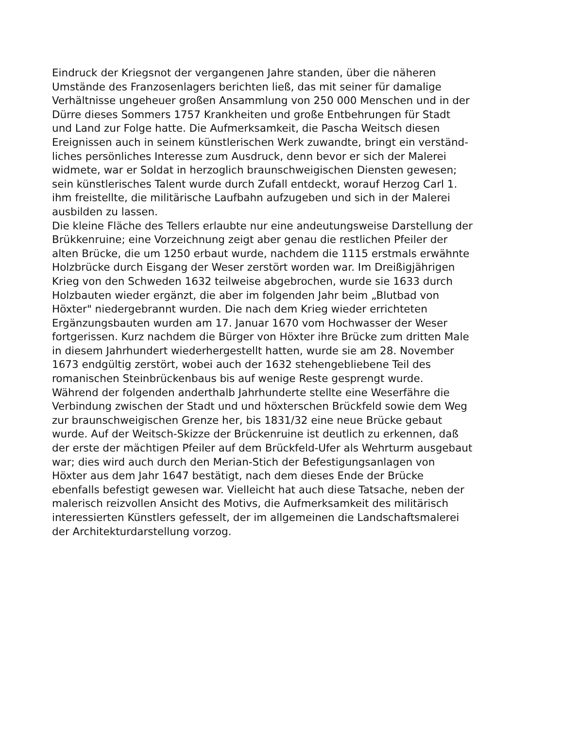Eindruck der Kriegsnot der vergangenen Jahre standen, über die näheren
Umstände des Franzosenlagers berichten ließ, das mit seiner für damalige
Verhältnisse ungeheuer großen Ansammlung von 250 000 Menschen und in der
Dürre dieses Sommers 1757 Krankheiten und große Entbehrungen für Stadt
und Land zur Folge hatte. Die Aufmerksamkeit, die Pascha Weitsch diesen
Ereignissen auch in seinem künstlerischen Werk zuwandte, bringt ein verständ-
liches persönliches Interesse zum Ausdruck, denn bevor er sich der Malerei
widmete, war er Soldat in herzoglich braunschweigischen Diensten gewesen;
sein künstlerisches Talent wurde durch Zufall entdeckt, worauf Herzog Carl 1.
ihm freistellte, die militärische Laufbahn aufzugeben und sich in der Malerei
ausbilden zu lassen.
Die kleine Fläche des Tellers erlaubte nur eine andeutungsweise Darstellung der
Brükkenruine; eine Vorzeichnung zeigt aber genau die restlichen Pfeiler der
alten Brücke, die um 1250 erbaut wurde, nachdem die 1115 erstmals erwähnte
Holzbrücke durch Eisgang der Weser zerstört worden war. Im Dreißigjährigen
Krieg von den Schweden 1632 teilweise abgebrochen, wurde sie 1633 durch
Holzbauten wieder ergänzt, die aber im folgenden Jahr beim „Blutbad von
Höxter" niedergebrannt wurden. Die nach dem Krieg wieder errichteten
Ergänzungsbauten wurden am 17. Januar 1670 vom Hochwasser der Weser
fortgerissen. Kurz nachdem die Bürger von Höxter ihre Brücke zum dritten Male
in diesem Jahrhundert wiederhergestellt hatten, wurde sie am 28. November
1673 endgültig zerstört, wobei auch der 1632 stehengebliebene Teil des
romanischen Steinbrückenbaus bis auf wenige Reste gesprengt wurde.
Während der folgenden anderthalb Jahrhunderte stellte eine Weserfähre die
Verbindung zwischen der Stadt und und höxterschen Brückfeld sowie dem Weg
zur braunschweigischen Grenze her, bis 1831/32 eine neue Brücke gebaut
wurde. Auf der Weitsch-Skizze der Brückenruine ist deutlich zu erkennen, daß
der erste der mächtigen Pfeiler auf dem Brückfeld-Ufer als Wehrturm ausgebaut
war; dies wird auch durch den Merian-Stich der Befestigungsanlagen von
Höxter aus dem Jahr 1647 bestätigt, nach dem dieses Ende der Brücke
ebenfalls befestigt gewesen war. Vielleicht hat auch diese Tatsache, neben der
malerisch reizvollen Ansicht des Motivs, die Aufmerksamkeit des militärisch
interessierten Künstlers gefesselt, der im allgemeinen die Landschaftsmalerei
der Architekturdarstellung vorzog.